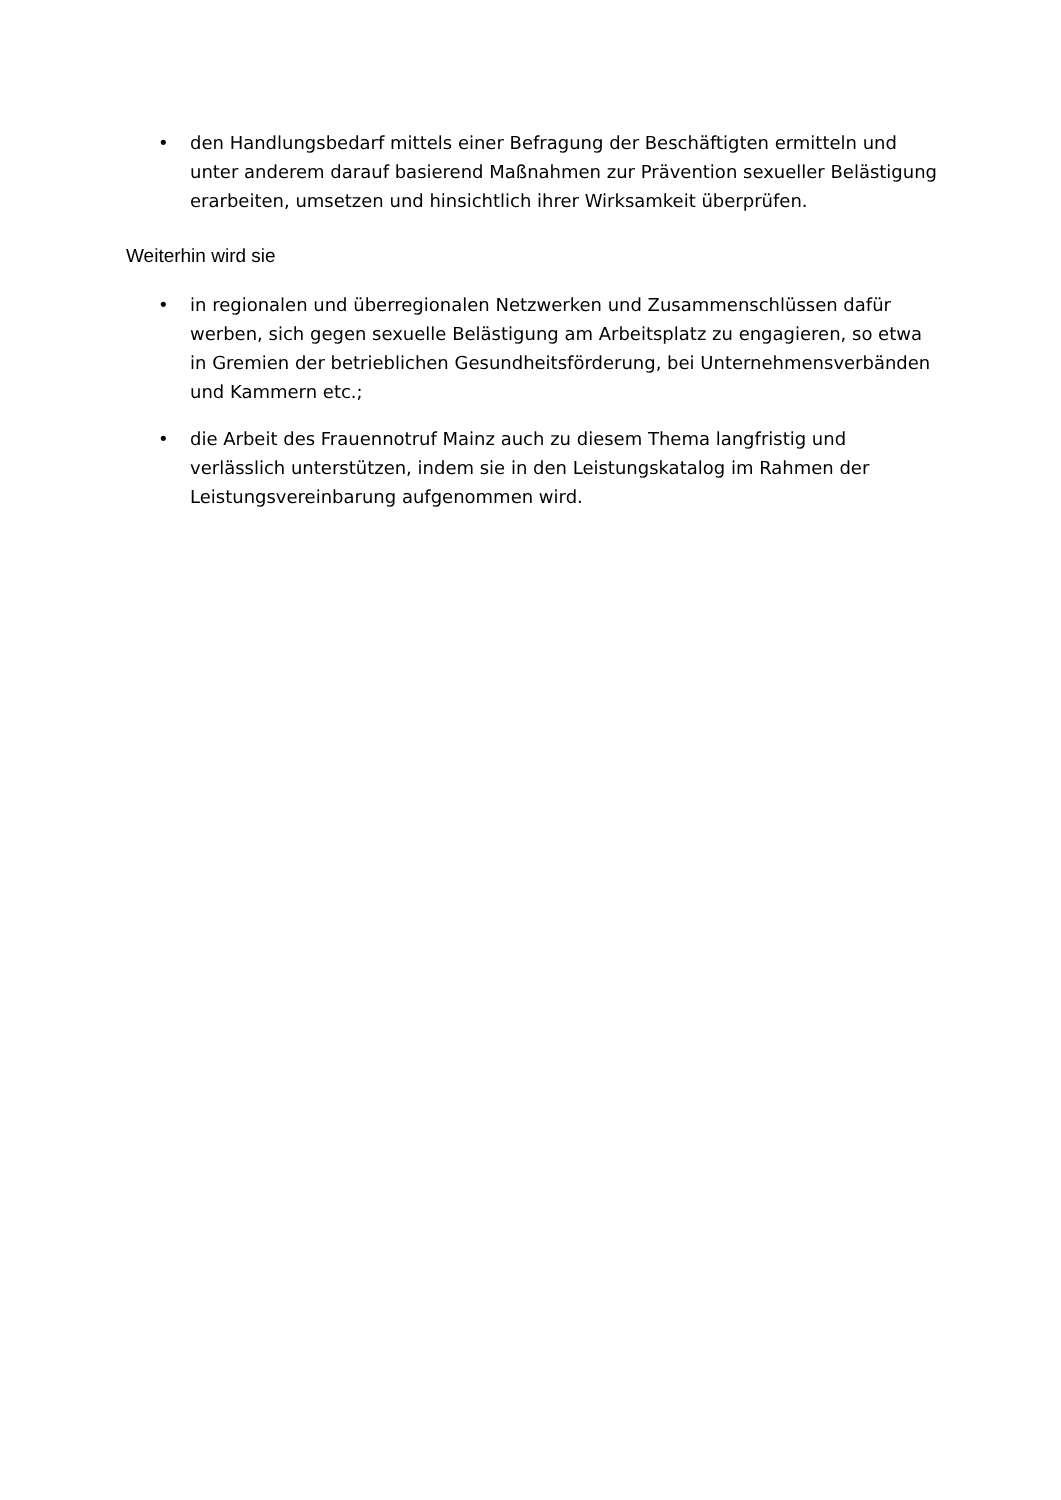• den Handlungsbedarf mittels einer Befragung der Beschäftigten ermitteln und unter anderem darauf basierend Maßnahmen zur Prävention sexueller Belästigung erarbeiten, umsetzen und hinsichtlich ihrer Wirksamkeit überprüfen.
Weiterhin wird sie
• in regionalen und überregionalen Netzwerken und Zusammenschlüssen dafür werben, sich gegen sexuelle Belästigung am Arbeitsplatz zu engagieren, so etwa in Gremien der betrieblichen Gesundheitsförderung, bei Unternehmensverbänden und Kammern etc.;
• die Arbeit des Frauennotruf Mainz auch zu diesem Thema langfristig und verlässlich unterstützen, indem sie in den Leistungskatalog im Rahmen der Leistungsvereinbarung aufgenommen wird.